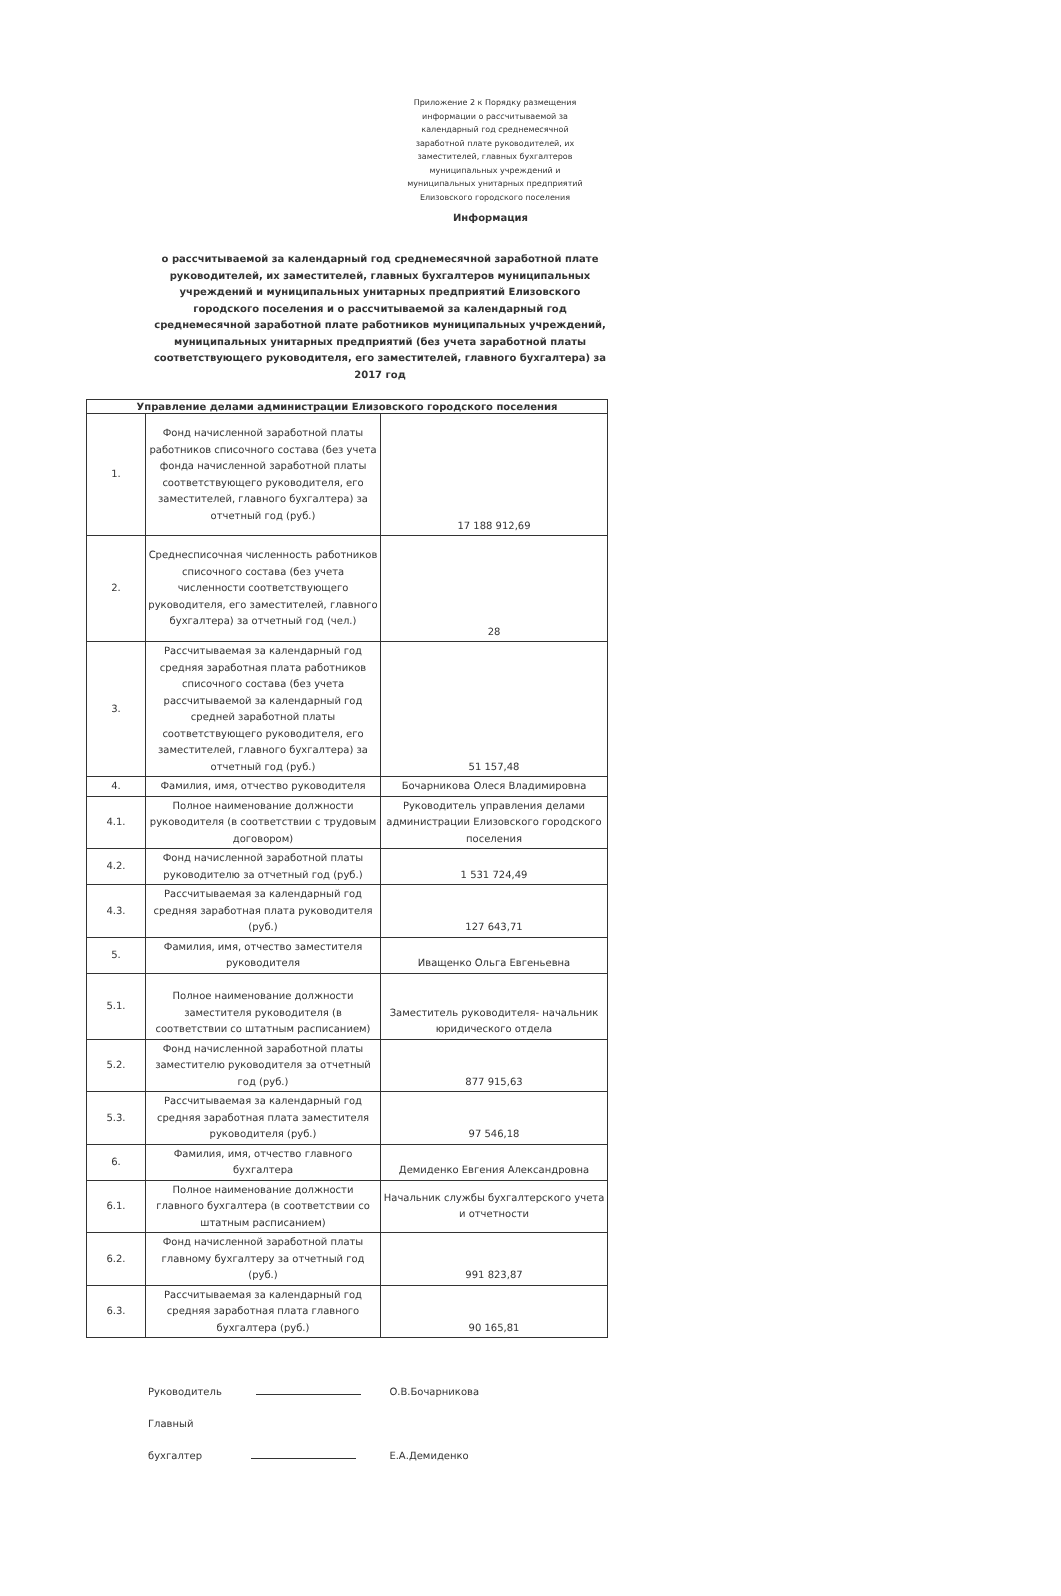Приложение 2 к Порядку размещения информации о рассчитываемой за календарный год среднемесячной заработной плате руководителей, их заместителей, главных бухгалтеров муниципальных учреждений и муниципальных унитарных предприятий Елизовского городского поселения
Информация
о рассчитываемой за календарный год среднемесячной заработной плате руководителей, их заместителей, главных бухгалтеров муниципальных учреждений и муниципальных унитарных предприятий Елизовского городского поселения и о рассчитываемой за календарный год среднемесячной заработной плате работников муниципальных учреждений, муниципальных унитарных предприятий (без учета заработной платы соответствующего руководителя, его заместителей, главного бухгалтера) за 2017 год
| Управление делами администрации Елизовского городского поселения | | |
| --- | --- | --- |
| 1. | Фонд начисленной заработной платы работников списочного состава (без учета фонда начисленной заработной платы соответствующего руководителя, его заместителей, главного бухгалтера) за отчетный год (руб.) | 17 188 912,69 |
| 2. | Среднесписочная численность работников списочного состава (без учета численности соответствующего руководителя, его заместителей, главного бухгалтера) за отчетный год (чел.) | 28 |
| 3. | Рассчитываемая за календарный год средняя заработная плата работников списочного состава (без учета рассчитываемой за календарный год средней заработной платы соответствующего руководителя, его заместителей, главного бухгалтера) за отчетный год (руб.) | 51 157,48 |
| 4. | Фамилия, имя, отчество руководителя | Бочарникова Олеся Владимировна |
| 4.1. | Полное наименование должности руководителя (в соответствии с трудовым договором) | Руководитель управления делами администрации Елизовского городского поселения |
| 4.2. | Фонд начисленной заработной платы руководителю за отчетный год (руб.) | 1 531 724,49 |
| 4.3. | Рассчитываемая за календарный год средняя заработная плата руководителя (руб.) | 127 643,71 |
| 5. | Фамилия, имя, отчество заместителя руководителя | Иващенко Ольга Евгеньевна |
| 5.1. | Полное наименование должности заместителя руководителя (в соответствии со штатным расписанием) | Заместитель руководителя- начальник юридического отдела |
| 5.2. | Фонд начисленной заработной платы заместителю руководителя за отчетный год (руб.) | 877 915,63 |
| 5.3. | Рассчитываемая за календарный год средняя заработная плата заместителя руководителя (руб.) | 97 546,18 |
| 6. | Фамилия, имя, отчество главного бухгалтера | Демиденко Евгения Александровна |
| 6.1. | Полное наименование должности главного бухгалтера (в соответствии со штатным расписанием) | Начальник службы бухгалтерского учета и отчетности |
| 6.2. | Фонд начисленной заработной платы главному бухгалтеру за отчетный год (руб.) | 991 823,87 |
| 6.3. | Рассчитываемая за календарный год средняя заработная плата главного бухгалтера (руб.) | 90 165,81 |
Руководитель О.В.Бочарникова
Главный бухгалтер Е.А.Демиденко